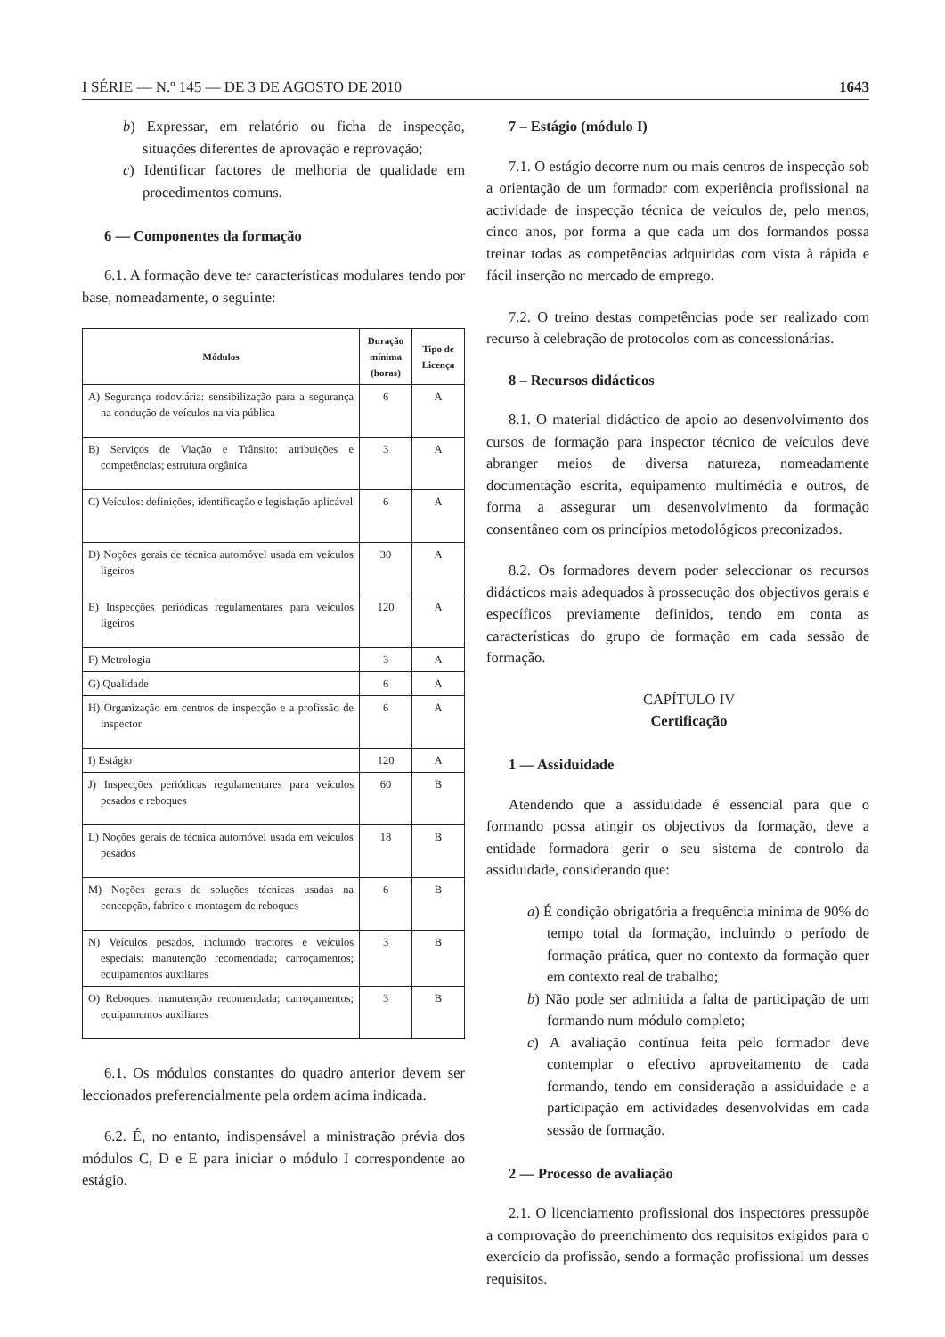I SÉRIE — N.º 145 — DE 3 DE AGOSTO DE 2010 1643
b) Expressar, em relatório ou ficha de inspecção, situações diferentes de aprovação e reprovação;
c) Identificar factores de melhoria de qualidade em procedimentos comuns.
6 — Componentes da formação
6.1. A formação deve ter características modulares tendo por base, nomeadamente, o seguinte:
| Módulos | Duração mínima (horas) | Tipo de Licença |
| --- | --- | --- |
| A) Segurança rodoviária: sensibilização para a segurança na condução de veículos na via pública | 6 | A |
| B) Serviços de Viação e Trânsito: atribuições e competências; estrutura orgânica | 3 | A |
| C) Veículos: definições, identificação e legislação aplicável | 6 | A |
| D) Noções gerais de técnica automóvel usada em veículos ligeiros | 30 | A |
| E) Inspecções periódicas regulamentares para veículos ligeiros | 120 | A |
| F) Metrologia | 3 | A |
| G) Qualidade | 6 | A |
| H) Organização em centros de inspecção e a profissão de inspector | 6 | A |
| I) Estágio | 120 | A |
| J) Inspecções periódicas regulamentares para veículos pesados e reboques | 60 | B |
| L) Noções gerais de técnica automóvel usada em veículos pesados | 18 | B |
| M) Noções gerais de soluções técnicas usadas na concepção, fabrico e montagem de reboques | 6 | B |
| N) Veículos pesados, incluindo tractores e veículos especiais: manutenção recomendada; carroçamentos; equipamentos auxiliares | 3 | B |
| O) Reboques: manutenção recomendada; carroçamentos; equipamentos auxiliares | 3 | B |
6.1. Os módulos constantes do quadro anterior devem ser leccionados preferencialmente pela ordem acima indicada.
6.2. É, no entanto, indispensável a ministração prévia dos módulos C, D e E para iniciar o módulo I correspondente ao estágio.
7 – Estágio (módulo I)
7.1. O estágio decorre num ou mais centros de inspecção sob a orientação de um formador com experiência profissional na actividade de inspecção técnica de veículos de, pelo menos, cinco anos, por forma a que cada um dos formandos possa treinar todas as competências adquiridas com vista à rápida e fácil inserção no mercado de emprego.
7.2. O treino destas competências pode ser realizado com recurso à celebração de protocolos com as concessionárias.
8 – Recursos didácticos
8.1. O material didáctico de apoio ao desenvolvimento dos cursos de formação para inspector técnico de veículos deve abranger meios de diversa natureza, nomeadamente documentação escrita, equipamento multimédia e outros, de forma a assegurar um desenvolvimento da formação consentâneo com os princípios metodológicos preconizados.
8.2. Os formadores devem poder seleccionar os recursos didácticos mais adequados à prossecução dos objectivos gerais e específicos previamente definidos, tendo em conta as características do grupo de formação em cada sessão de formação.
CAPÍTULO IV
Certificação
1 — Assiduidade
Atendendo que a assiduidade é essencial para que o formando possa atingir os objectivos da formação, deve a entidade formadora gerir o seu sistema de controlo da assiduidade, considerando que:
a) É condição obrigatória a frequência mínima de 90% do tempo total da formação, incluindo o período de formação prática, quer no contexto da formação quer em contexto real de trabalho;
b) Não pode ser admitida a falta de participação de um formando num módulo completo;
c) A avaliação contínua feita pelo formador deve contemplar o efectivo aproveitamento de cada formando, tendo em consideração a assiduidade e a participação em actividades desenvolvidas em cada sessão de formação.
2 — Processo de avaliação
2.1. O licenciamento profissional dos inspectores pressupõe a comprovação do preenchimento dos requisitos exigidos para o exercício da profissão, sendo a formação profissional um desses requisitos.